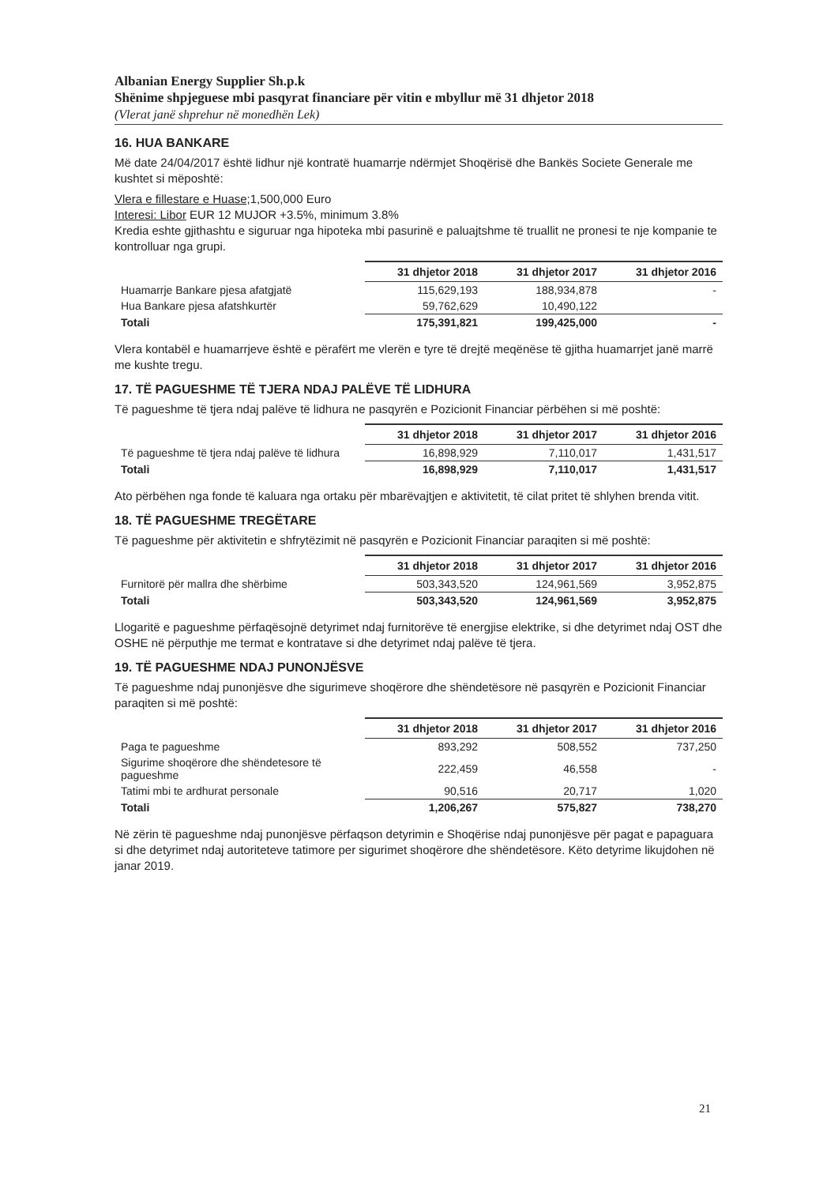Albanian Energy Supplier Sh.p.k
Shënime shpjeguese mbi pasqyrat financiare për vitin e mbyllur më 31 dhjetor 2018
(Vlerat janë shprehur në monedhën Lek)
16. HUA BANKARE
Më date 24/04/2017 është lidhur një kontratë huamarrje ndërmjet Shoqërisë dhe Bankës Societe Generale me kushtet si mëposhtë:
Vlera e fillestare e Huase; 1,500,000 Euro
Interesi: Libor EUR 12 MUJOR +3.5%, minimum 3.8%
Kredia eshte gjithashtu e siguruar nga hipoteka mbi pasurinë e paluajtshme të truallit ne pronesi te nje kompanie te kontrolluar nga grupi.
| | 31 dhjetor 2018 | 31 dhjetor 2017 | 31 dhjetor 2016 |
| --- | --- | --- | --- |
| Huamarrje Bankare pjesa afatgjatë | 115,629,193 | 188,934,878 | - |
| Hua Bankare pjesa afatshkurtër | 59,762,629 | 10,490,122 | |
| Totali | 175,391,821 | 199,425,000 | - |
Vlera kontabël e huamarrjeve është e përafërt me vlerën e tyre të drejtë meqënëse të gjitha huamarrjet janë marrë me kushte tregu.
17. TË PAGUESHME TË TJERA NDAJ PALËVE TË LIDHURA
Të pagueshme të tjera ndaj palëve të lidhura ne pasqyrën e Pozicionit Financiar përbëhen si më poshtë:
| | 31 dhjetor 2018 | 31 dhjetor 2017 | 31 dhjetor 2016 |
| --- | --- | --- | --- |
| Të pagueshme të tjera ndaj palëve të lidhura | 16,898,929 | 7,110,017 | 1,431,517 |
| Totali | 16,898,929 | 7,110,017 | 1,431,517 |
Ato përbëhen nga fonde të kaluara nga ortaku për mbarëvajtjen e aktivitetit, të cilat pritet të shlyhen brenda vitit.
18. TË PAGUESHME TREGËTARE
Të pagueshme për aktivitetin e shfrytëzimit në pasqyrën e Pozicionit Financiar paraqiten si më poshtë:
| | 31 dhjetor 2018 | 31 dhjetor 2017 | 31 dhjetor 2016 |
| --- | --- | --- | --- |
| Furnitorë për mallra dhe shërbime | 503,343,520 | 124,961,569 | 3,952,875 |
| Totali | 503,343,520 | 124,961,569 | 3,952,875 |
Llogaritë e pagueshme përfaqësojnë detyrimet ndaj furnitorëve të energjise elektrike, si dhe detyrimet ndaj OST dhe OSHE në përputhje me termat e kontratave si dhe detyrimet ndaj palëve të tjera.
19. TË PAGUESHME NDAJ PUNONJËSVE
Të pagueshme ndaj punonjësve dhe sigurimeve shoqërore dhe shëndetësore në pasqyrën e Pozicionit Financiar paraqiten si më poshtë:
| | 31 dhjetor 2018 | 31 dhjetor 2017 | 31 dhjetor 2016 |
| --- | --- | --- | --- |
| Paga te pagueshme | 893,292 | 508,552 | 737,250 |
| Sigurime shoqërore dhe shëndetesore të pagueshme | 222,459 | 46,558 | - |
| Tatimi mbi te ardhurat personale | 90,516 | 20,717 | 1,020 |
| Totali | 1,206,267 | 575,827 | 738,270 |
Në zërin të pagueshme ndaj punonjësve përfaqson detyrimin e Shoqërise ndaj punonjësve për pagat e papaguara si dhe detyrimet ndaj autoriteteve tatimore per sigurimet shoqërore dhe shëndetësore. Këto detyrime likujdohen në janar 2019.
21